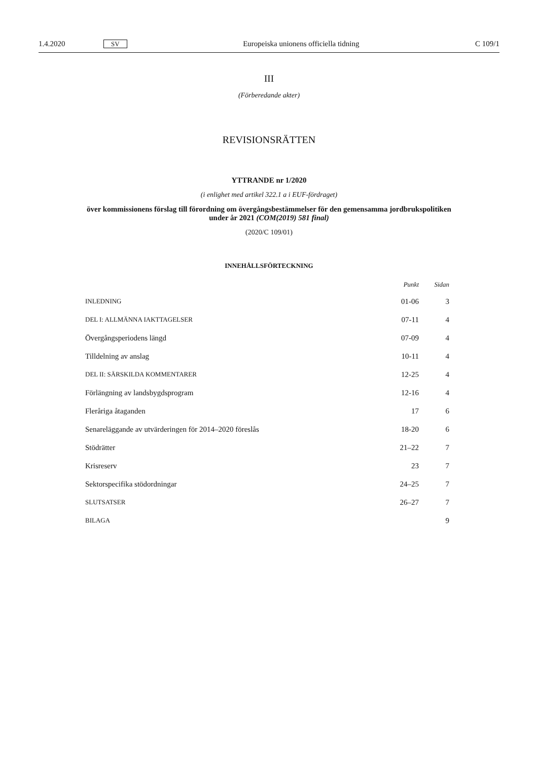1.4.2020 SV Europeiska unionens officiella tidning C 109/1
III
(Förberedande akter)
REVISIONSRÄTTEN
YTTRANDE nr 1/2020
(i enlighet med artikel 322.1 a i EUF-fördraget)
över kommissionens förslag till förordning om övergångsbestämmelser för den gemensamma jordbrukspolitiken under år 2021 (COM(2019) 581 final)
(2020/C 109/01)
INNEHÅLLSFÖRTECKNING
| | Punkt | Sidan |
| --- | --- | --- |
| INLEDNING | 01-06 | 3 |
| DEL I: ALLMÄNNA IAKTTAGELSER | 07-11 | 4 |
| Övergångsperiodens längd | 07-09 | 4 |
| Tilldelning av anslag | 10-11 | 4 |
| DEL II: SÄRSKILDA KOMMENTARER | 12-25 | 4 |
| Förlängning av landsbygdsprogram | 12-16 | 4 |
| Fleråriga åtaganden | 17 | 6 |
| Senareläggande av utvärderingen för 2014–2020 föreslås | 18-20 | 6 |
| Stödrätter | 21–22 | 7 |
| Krisreserv | 23 | 7 |
| Sektorspecifika stödordningar | 24–25 | 7 |
| SLUTSATSER | 26–27 | 7 |
| BILAGA | | 9 |